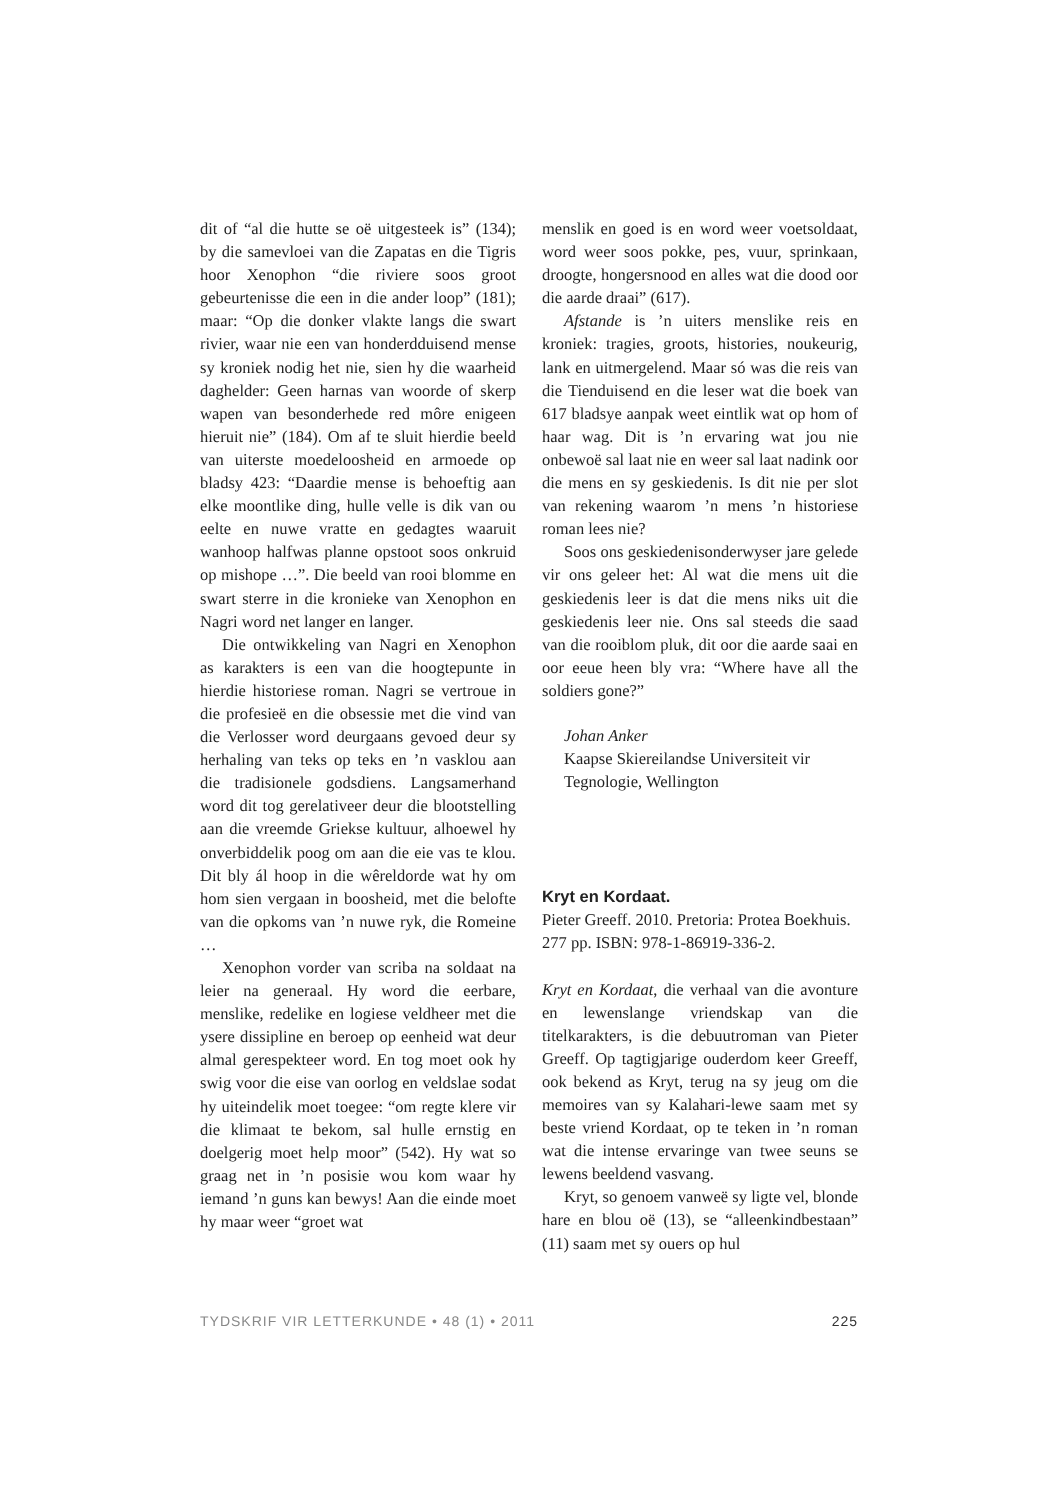dit of “al die hutte se oë uitgesteek is” (134); by die samevloei van die Zapatas en die Tigris hoor Xenophon “die riviere soos groot gebeurtenisse die een in die ander loop” (181); maar: “Op die donker vlakte langs die swart rivier, waar nie een van honderdduisend mense sy kroniek nodig het nie, sien hy die waarheid daghelder: Geen harnas van woorde of skerp wapen van besonderhede red môre enigeen hieruit nie” (184). Om af te sluit hierdie beeld van uiterste moedeloosheid en armoede op bladsy 423: “Daardie mense is behoeftig aan elke moontlike ding, hulle velle is dik van ou eelte en nuwe vratte en gedagtes waaruit wanhoop halfwas planne opstoot soos onkruid op mishope …”. Die beeld van rooi blomme en swart sterre in die kronieke van Xenophon en Nagri word net langer en langer.
Die ontwikkeling van Nagri en Xenophon as karakters is een van die hoogtepunte in hierdie historiese roman. Nagri se vertroue in die profesieë en die obsessie met die vind van die Verlosser word deurgaans gevoed deur sy herhaling van teks op teks en ’n vasklou aan die tradisionele godsdiens. Langsamerhand word dit tog gerelativeer deur die blootstelling aan die vreemde Griekse kultuur, alhoewel hy onverbiddelik poog om aan die eie vas te klou. Dit bly ál hoop in die wêreldorde wat hy om hom sien vergaan in boosheid, met die belofte van die opkoms van ’n nuwe ryk, die Romeine …
Xenophon vorder van scriba na soldaat na leier na generaal. Hy word die eerbare, menslike, redelike en logiese veldheer met die ysere dissipline en beroep op eenheid wat deur almal gerespekteer word. En tog moet ook hy swig voor die eise van oorlog en veldslae sodat hy uiteindelik moet toegee: “om regte klere vir die klimaat te bekom, sal hulle ernstig en doelgerig moet help moor” (542). Hy wat so graag net in ’n posisie wou kom waar hy iemand ’n guns kan bewys! Aan die einde moet hy maar weer “groet wat
menslik en goed is en word weer voetsoldaat, word weer soos pokke, pes, vuur, sprinkaan, droogte, hongersnood en alles wat die dood oor die aarde draai” (617).
Afstande is ’n uiters menslike reis en kroniek: tragies, groots, histories, noukeurig, lank en uitmergelend. Maar só was die reis van die Tienduisend en die leser wat die boek van 617 bladsye aanpak weet eintlik wat op hom of haar wag. Dit is ’n ervaring wat jou nie onbewoë sal laat nie en weer sal laat nadink oor die mens en sy geskiedenis. Is dit nie per slot van rekening waarom ’n mens ’n historiese roman lees nie?
Soos ons geskiedenisonderwyser jare gelede vir ons geleer het: Al wat die mens uit die geskiedenis leer is dat die mens niks uit die geskiedenis leer nie. Ons sal steeds die saad van die rooiblom pluk, dit oor die aarde saai en oor eeue heen bly vra: “Where have all the soldiers gone?”
Johan Anker
Kaapse Skiereilandse Universiteit vir Tegnologie, Wellington
Kryt en Kordaat.
Pieter Greeff. 2010. Pretoria: Protea Boekhuis. 277 pp. ISBN: 978-1-86919-336-2.
Kryt en Kordaat, die verhaal van die avonture en lewenslange vriendskap van die titelkarakters, is die debuutroman van Pieter Greeff. Op tagtigjarige ouderdom keer Greeff, ook bekend as Kryt, terug na sy jeug om die memoires van sy Kalahari-lewe saam met sy beste vriend Kordaat, op te teken in ’n roman wat die intense ervaringe van twee seuns se lewens beeldend vasvang.
Kryt, so genoem vanweë sy ligte vel, blonde hare en blou oë (13), se “alleenkindbestaan” (11) saam met sy ouers op hul
TYDSKRIF VIR LETTERKUNDE • 48 (1) • 2011 225